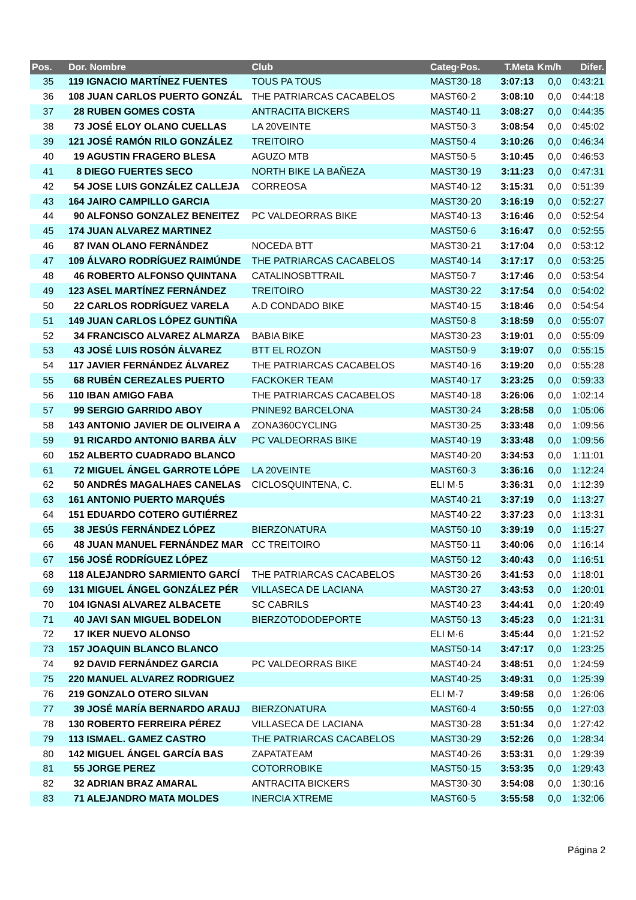| Pos. | Dor. Nombre | Club | Categ·Pos. | T.Meta | Km/h | Difer. |
| --- | --- | --- | --- | --- | --- | --- |
| 35 | 119 IGNACIO MARTÍNEZ FUENTES | TOUS PA TOUS | MAST30·18 | 3:07:13 | 0,0 | 0:43:21 |
| 36 | 108 JUAN CARLOS PUERTO GONZÁL | THE PATRIARCAS CACABELOS | MAST60·2 | 3:08:10 | 0,0 | 0:44:18 |
| 37 | 28 RUBEN GOMES COSTA | ANTRACITA BICKERS | MAST40·11 | 3:08:27 | 0,0 | 0:44:35 |
| 38 | 73 JOSÉ ELOY OLANO CUELLAS | LA 20VEINTE | MAST50·3 | 3:08:54 | 0,0 | 0:45:02 |
| 39 | 121 JOSÉ RAMÓN RILO GONZÁLEZ | TREITOIRO | MAST50·4 | 3:10:26 | 0,0 | 0:46:34 |
| 40 | 19 AGUSTIN FRAGERO BLESA | AGUZO MTB | MAST50·5 | 3:10:45 | 0,0 | 0:46:53 |
| 41 | 8 DIEGO FUERTES SECO | NORTH BIKE LA BAÑEZA | MAST30·19 | 3:11:23 | 0,0 | 0:47:31 |
| 42 | 54 JOSE LUIS GONZÁLEZ CALLEJA | CORREOSA | MAST40·12 | 3:15:31 | 0,0 | 0:51:39 |
| 43 | 164 JAIRO CAMPILLO GARCIA | | MAST30·20 | 3:16:19 | 0,0 | 0:52:27 |
| 44 | 90 ALFONSO GONZALEZ BENEITEZ | PC VALDEORRAS BIKE | MAST40·13 | 3:16:46 | 0,0 | 0:52:54 |
| 45 | 174 JUAN ALVAREZ MARTINEZ | | MAST50·6 | 3:16:47 | 0,0 | 0:52:55 |
| 46 | 87 IVAN OLANO FERNÁNDEZ | NOCEDA BTT | MAST30·21 | 3:17:04 | 0,0 | 0:53:12 |
| 47 | 109 ÁLVARO RODRÍGUEZ RAIMÚNDE | THE PATRIARCAS CACABELOS | MAST40·14 | 3:17:17 | 0,0 | 0:53:25 |
| 48 | 46 ROBERTO ALFONSO QUINTANA | CATALINOSBTTRAIL | MAST50·7 | 3:17:46 | 0,0 | 0:53:54 |
| 49 | 123 ASEL MARTÍNEZ FERNÁNDEZ | TREITOIRO | MAST30·22 | 3:17:54 | 0,0 | 0:54:02 |
| 50 | 22 CARLOS RODRÍGUEZ VARELA | A.D CONDADO BIKE | MAST40·15 | 3:18:46 | 0,0 | 0:54:54 |
| 51 | 149 JUAN CARLOS LÓPEZ GUNTIÑA | | MAST50·8 | 3:18:59 | 0,0 | 0:55:07 |
| 52 | 34 FRANCISCO ALVAREZ ALMARZA | BABIA BIKE | MAST30·23 | 3:19:01 | 0,0 | 0:55:09 |
| 53 | 43 JOSÉ LUIS ROSÓN ÁLVAREZ | BTT EL ROZON | MAST50·9 | 3:19:07 | 0,0 | 0:55:15 |
| 54 | 117 JAVIER FERNÁNDEZ ÁLVAREZ | THE PATRIARCAS CACABELOS | MAST40·16 | 3:19:20 | 0,0 | 0:55:28 |
| 55 | 68 RUBÉN CEREZALES PUERTO | FACKOKER TEAM | MAST40·17 | 3:23:25 | 0,0 | 0:59:33 |
| 56 | 110 IBAN AMIGO FABA | THE PATRIARCAS CACABELOS | MAST40·18 | 3:26:06 | 0,0 | 1:02:14 |
| 57 | 99 SERGIO GARRIDO ABOY | PNINE92 BARCELONA | MAST30·24 | 3:28:58 | 0,0 | 1:05:06 |
| 58 | 143 ANTONIO JAVIER DE OLIVEIRA A | ZONA360CYCLING | MAST30·25 | 3:33:48 | 0,0 | 1:09:56 |
| 59 | 91 RICARDO ANTONIO BARBA ÁLV | PC VALDEORRAS BIKE | MAST40·19 | 3:33:48 | 0,0 | 1:09:56 |
| 60 | 152 ALBERTO CUADRADO BLANCO | | MAST40·20 | 3:34:53 | 0,0 | 1:11:01 |
| 61 | 72 MIGUEL ÁNGEL GARROTE LÓPE | LA 20VEINTE | MAST60·3 | 3:36:16 | 0,0 | 1:12:24 |
| 62 | 50 ANDRÉS MAGALHAES CANELAS | CICLOSQUINTENA, C. | ELI M·5 | 3:36:31 | 0,0 | 1:12:39 |
| 63 | 161 ANTONIO PUERTO MARQUÉS | | MAST40·21 | 3:37:19 | 0,0 | 1:13:27 |
| 64 | 151 EDUARDO COTERO GUTIÉRREZ | | MAST40·22 | 3:37:23 | 0,0 | 1:13:31 |
| 65 | 38 JESÚS FERNÁNDEZ LÓPEZ | BIERZONATURA | MAST50·10 | 3:39:19 | 0,0 | 1:15:27 |
| 66 | 48 JUAN MANUEL FERNÁNDEZ MAR | CC TREITOIRO | MAST50·11 | 3:40:06 | 0,0 | 1:16:14 |
| 67 | 156 JOSÉ RODRÍGUEZ LÓPEZ | | MAST50·12 | 3:40:43 | 0,0 | 1:16:51 |
| 68 | 118 ALEJANDRO SARMIENTO GARCÍ | THE PATRIARCAS CACABELOS | MAST30·26 | 3:41:53 | 0,0 | 1:18:01 |
| 69 | 131 MIGUEL ÁNGEL GONZÁLEZ PÉR | VILLASECA DE LACIANA | MAST30·27 | 3:43:53 | 0,0 | 1:20:01 |
| 70 | 104 IGNASI ALVAREZ ALBACETE | SC CABRILS | MAST40·23 | 3:44:41 | 0,0 | 1:20:49 |
| 71 | 40 JAVI SAN MIGUEL BODELON | BIERZOTODODEPORTE | MAST50·13 | 3:45:23 | 0,0 | 1:21:31 |
| 72 | 17 IKER NUEVO ALONSO | | ELI M·6 | 3:45:44 | 0,0 | 1:21:52 |
| 73 | 157 JOAQUIN BLANCO BLANCO | | MAST50·14 | 3:47:17 | 0,0 | 1:23:25 |
| 74 | 92 DAVID FERNÁNDEZ GARCIA | PC VALDEORRAS BIKE | MAST40·24 | 3:48:51 | 0,0 | 1:24:59 |
| 75 | 220 MANUEL ALVAREZ RODRIGUEZ | | MAST40·25 | 3:49:31 | 0,0 | 1:25:39 |
| 76 | 219 GONZALO OTERO SILVAN | | ELI M·7 | 3:49:58 | 0,0 | 1:26:06 |
| 77 | 39 JOSÉ MARÍA BERNARDO ARAUJ | BIERZONATURA | MAST60·4 | 3:50:55 | 0,0 | 1:27:03 |
| 78 | 130 ROBERTO FERREIRA PÉREZ | VILLASECA DE LACIANA | MAST30·28 | 3:51:34 | 0,0 | 1:27:42 |
| 79 | 113 ISMAEL. GAMEZ CASTRO | THE PATRIARCAS CACABELOS | MAST30·29 | 3:52:26 | 0,0 | 1:28:34 |
| 80 | 142 MIGUEL ÁNGEL GARCÍA BAS | ZAPATATEAM | MAST40·26 | 3:53:31 | 0,0 | 1:29:39 |
| 81 | 55 JORGE PEREZ | COTORROBIKE | MAST50·15 | 3:53:35 | 0,0 | 1:29:43 |
| 82 | 32 ADRIAN BRAZ AMARAL | ANTRACITA BICKERS | MAST30·30 | 3:54:08 | 0,0 | 1:30:16 |
| 83 | 71 ALEJANDRO MATA MOLDES | INERCIA XTREME | MAST60·5 | 3:55:58 | 0,0 | 1:32:06 |
Página 2